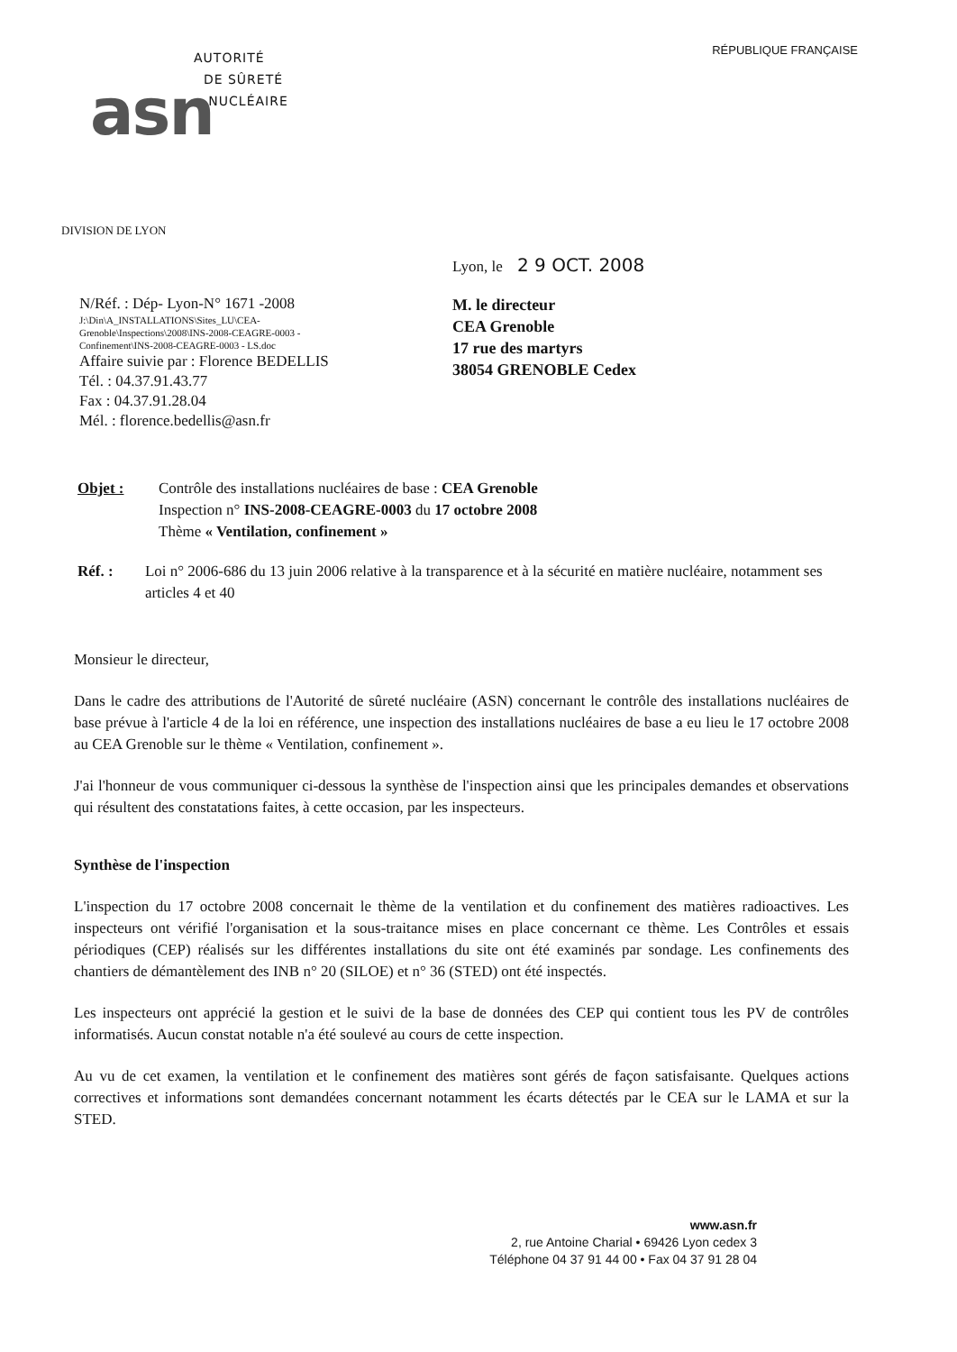RÉPUBLIQUE FRANÇAISE
asn
AUTORITÉ
DE SÛRETÉ
NUCLÉAIRE
DIVISION DE LYON
Lyon, le 2 9 OCT. 2008
N/Réf. : Dép- Lyon-N° 1671 -2008
J:\Din\A_INSTALLATIONS\Sites_LU\CEA-
Grenoble\Inspections\2008\INS-2008-CEAGRE-0003 -
Confinement\INS-2008-CEAGRE-0003 - LS.doc
Affaire suivie par : Florence BEDELLIS
Tél. : 04.37.91.43.77
Fax : 04.37.91.28.04
Mél. : florence.bedellis@asn.fr
M. le directeur
CEA Grenoble
17 rue des martyrs
38054 GRENOBLE Cedex
Objet : Contrôle des installations nucléaires de base : CEA Grenoble
Inspection n° INS-2008-CEAGRE-0003 du 17 octobre 2008
Thème « Ventilation, confinement »
Réf. : Loi n° 2006-686 du 13 juin 2006 relative à la transparence et à la sécurité en matière nucléaire, notamment ses articles 4 et 40
Monsieur le directeur,
Dans le cadre des attributions de l'Autorité de sûreté nucléaire (ASN) concernant le contrôle des installations nucléaires de base prévue à l'article 4 de la loi en référence, une inspection des installations nucléaires de base a eu lieu le 17 octobre 2008 au CEA Grenoble sur le thème « Ventilation, confinement ».
J'ai l'honneur de vous communiquer ci-dessous la synthèse de l'inspection ainsi que les principales demandes et observations qui résultent des constatations faites, à cette occasion, par les inspecteurs.
Synthèse de l'inspection
L'inspection du 17 octobre 2008 concernait le thème de la ventilation et du confinement des matières radioactives. Les inspecteurs ont vérifié l'organisation et la sous-traitance mises en place concernant ce thème. Les Contrôles et essais périodiques (CEP) réalisés sur les différentes installations du site ont été examinés par sondage. Les confinements des chantiers de démantèlement des INB n° 20 (SILOE) et n° 36 (STED) ont été inspectés.
Les inspecteurs ont apprécié la gestion et le suivi de la base de données des CEP qui contient tous les PV de contrôles informatisés. Aucun constat notable n'a été soulevé au cours de cette inspection.
Au vu de cet examen, la ventilation et le confinement des matières sont gérés de façon satisfaisante. Quelques actions correctives et informations sont demandées concernant notamment les écarts détectés par le CEA sur le LAMA et sur la STED.
www.asn.fr
2, rue Antoine Charial • 69426 Lyon cedex 3
Téléphone 04 37 91 44 00 • Fax 04 37 91 28 04